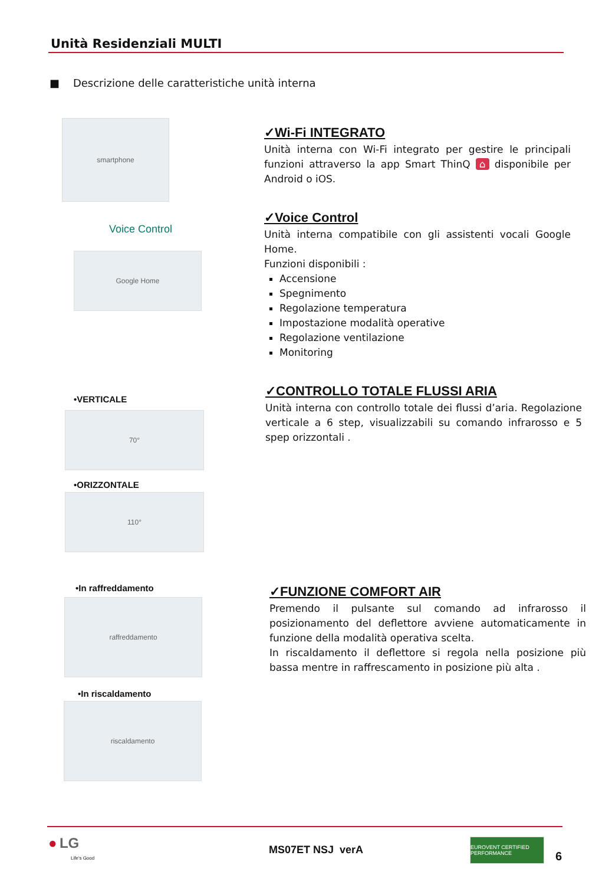Unità Residenziali MULTI
■ Descrizione delle caratteristiche unità interna
smartphone
Voice Control
Google Home
✓Wi-Fi INTEGRATO
Unità interna con Wi-Fi integrato per gestire le principali funzioni attraverso la app Smart ThinQ ⌂ disponibile per Android o iOS.
✓Voice Control
Unità interna compatibile con gli assistenti vocali Google Home.
Funzioni disponibili :
Accensione
Spegnimento
Regolazione temperatura
Impostazione modalità operative
Regolazione ventilazione
Monitoring
•VERTICALE
70°
•ORIZZONTALE
110°
✓CONTROLLO TOTALE FLUSSI ARIA
Unità interna con controllo totale dei flussi d’aria. Regolazione verticale a 6 step, visualizzabili su comando infrarosso e 5 spep orizzontali .
•In raffreddamento
raffreddamento
•In riscaldamento
riscaldamento
✓FUNZIONE COMFORT AIR
Premendo il pulsante sul comando ad infrarosso il posizionamento del deflettore avviene automaticamente in funzione della modalità operativa scelta.
In riscaldamento il deflettore si regola nella posizione più bassa mentre in raffrescamento in posizione più alta .
● LG
Life's Good
MS07ET NSJ verA
EUROVENT CERTIFIED PERFORMANCE
6